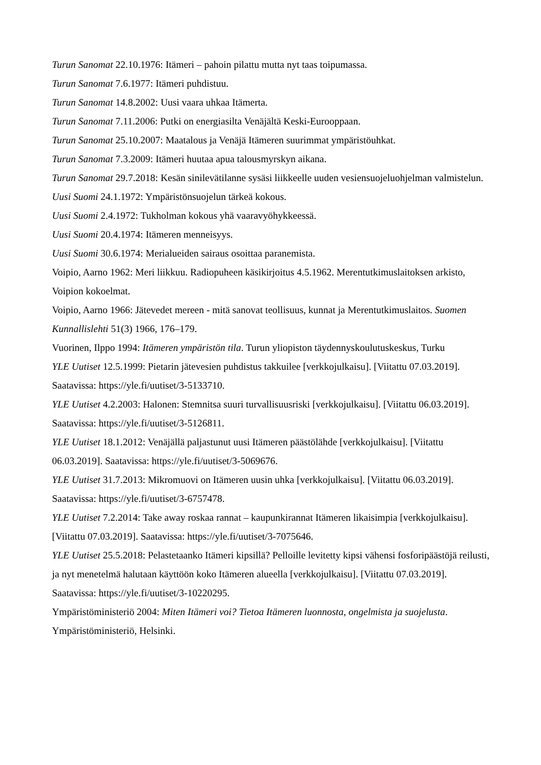Turun Sanomat 22.10.1976: Itämeri – pahoin pilattu mutta nyt taas toipumassa.
Turun Sanomat 7.6.1977: Itämeri puhdistuu.
Turun Sanomat 14.8.2002: Uusi vaara uhkaa Itämerta.
Turun Sanomat 7.11.2006: Putki on energiasilta Venäjältä Keski-Eurooppaan.
Turun Sanomat 25.10.2007: Maatalous ja Venäjä Itämeren suurimmat ympäristöuhkat.
Turun Sanomat 7.3.2009: Itämeri huutaa apua talousmyrskyn aikana.
Turun Sanomat 29.7.2018: Kesän sinilevätilanne sysäsi liikkeelle uuden vesiensuojeluohjelman valmistelun.
Uusi Suomi 24.1.1972: Ympäristönsuojelun tärkeä kokous.
Uusi Suomi 2.4.1972: Tukholman kokous yhä vaaravyöhykkeessä.
Uusi Suomi 20.4.1974: Itämeren menneisyys.
Uusi Suomi 30.6.1974: Merialueiden sairaus osoittaa paranemista.
Voipio, Aarno 1962: Meri liikkuu. Radiopuheen käsikirjoitus 4.5.1962. Merentutkimuslaitoksen arkisto, Voipion kokoelmat.
Voipio, Aarno 1966: Jätevedet mereen - mitä sanovat teollisuus, kunnat ja Merentutkimuslaitos. Suomen Kunnallislehti 51(3) 1966, 176–179.
Vuorinen, Ilppo 1994: Itämeren ympäristön tila. Turun yliopiston täydennyskoulutuskeskus, Turku
YLE Uutiset 12.5.1999: Pietarin jätevesien puhdistus takkuilee [verkkojulkaisu]. [Viitattu 07.03.2019]. Saatavissa: https://yle.fi/uutiset/3-5133710.
YLE Uutiset 4.2.2003: Halonen: Stemnitsa suuri turvallisuusriski [verkkojulkaisu]. [Viitattu 06.03.2019]. Saatavissa: https://yle.fi/uutiset/3-5126811.
YLE Uutiset 18.1.2012: Venäjällä paljastunut uusi Itämeren päästölähde [verkkojulkaisu]. [Viitattu 06.03.2019]. Saatavissa: https://yle.fi/uutiset/3-5069676.
YLE Uutiset 31.7.2013: Mikromuovi on Itämeren uusin uhka [verkkojulkaisu]. [Viitattu 06.03.2019]. Saatavissa: https://yle.fi/uutiset/3-6757478.
YLE Uutiset 7.2.2014: Take away roskaa rannat – kaupunkirannat Itämeren likaisimpia [verkkojulkaisu]. [Viitattu 07.03.2019]. Saatavissa: https://yle.fi/uutiset/3-7075646.
YLE Uutiset 25.5.2018: Pelastetaanko Itämeri kipsillä? Pelloille levitetty kipsi vähensi fosforipäästöjä reilusti, ja nyt menetelmä halutaan käyttöön koko Itämeren alueella [verkkojulkaisu]. [Viitattu 07.03.2019]. Saatavissa: https://yle.fi/uutiset/3-10220295.
Ympäristöministeriö 2004: Miten Itämeri voi? Tietoa Itämeren luonnosta, ongelmista ja suojelusta. Ympäristöministeriö, Helsinki.